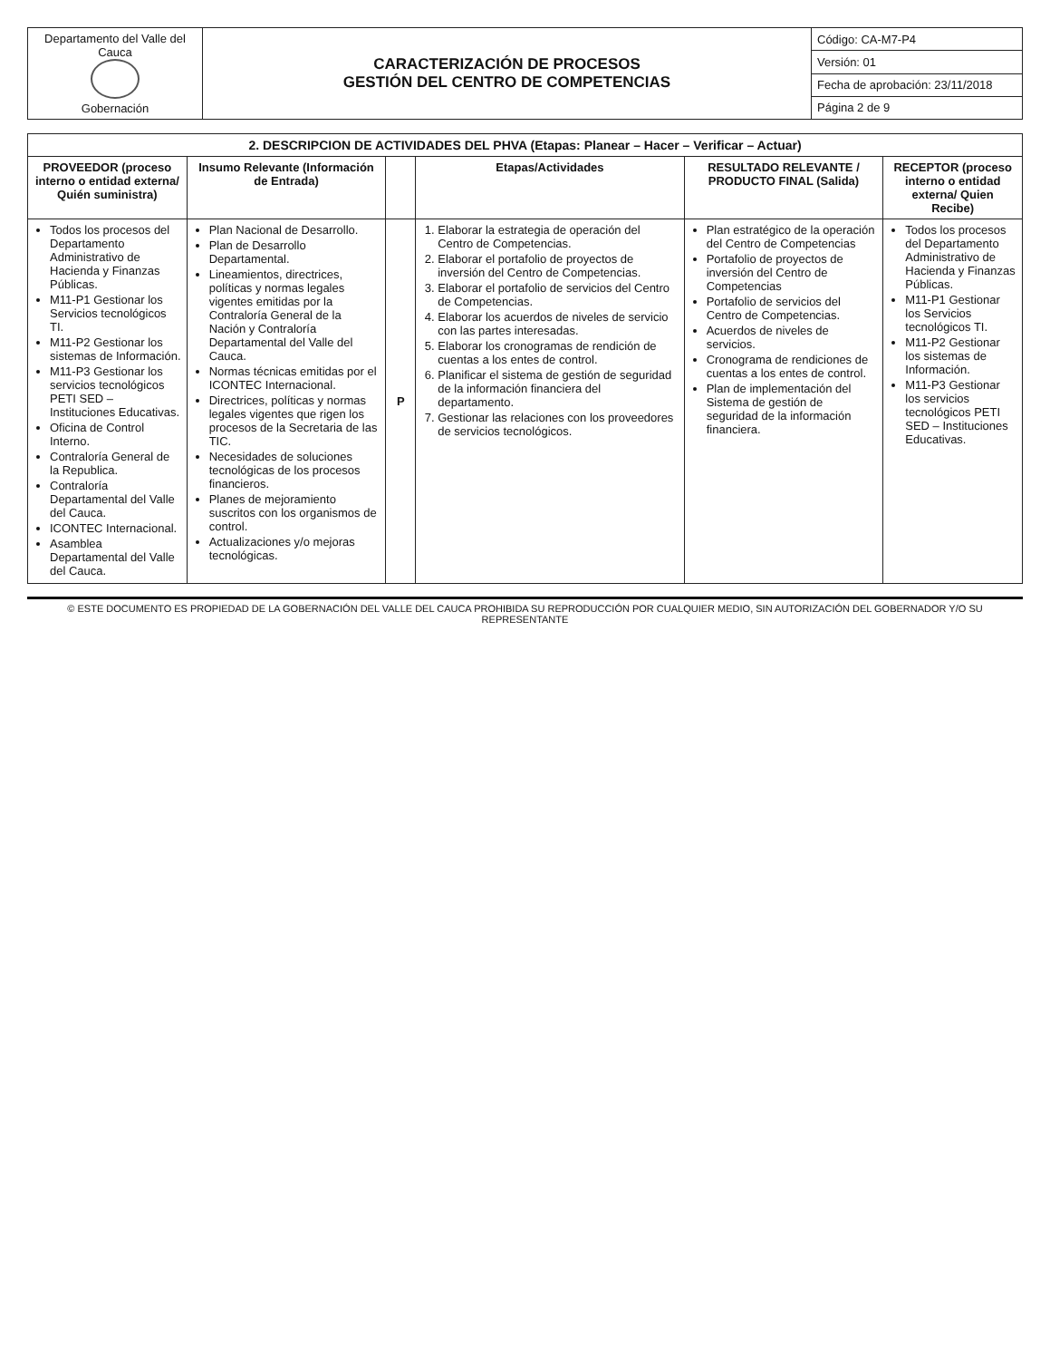| Departamento del Valle del Cauca Gobernación | CARACTERIZACIÓN DE PROCESOS GESTIÓN DEL CENTRO DE COMPETENCIAS | Código: CA-M7-P4 |
| | | Versión: 01 |
| | | Fecha de aprobación: 23/11/2018 |
| | | Página 2 de 9 |
| 2. DESCRIPCION DE ACTIVIDADES DEL PHVA (Etapas: Planear – Hacer – Verificar – Actuar) | | | | | |
| PROVEEDOR (proceso interno o entidad externa/ Quién suministra) | Insumo Relevante (Información de Entrada) | | Etapas/Actividades | RESULTADO RELEVANTE / PRODUCTO FINAL (Salida) | RECEPTOR (proceso interno o entidad externa/ Quien Recibe) |
| Todos los procesos del Departamento Administrativo de Hacienda y Finanzas Públicas. M11-P1 Gestionar los Servicios tecnológicos TI. M11-P2 Gestionar los sistemas de Información. M11-P3 Gestionar los servicios tecnológicos PETI SED – Instituciones Educativas. Oficina de Control Interno. Contraloría General de la Republica. Contraloría Departamental del Valle del Cauca. ICONTEC Internacional. Asamblea Departamental del Valle del Cauca. | Plan Nacional de Desarrollo. Plan de Desarrollo Departamental. Lineamientos, directrices, políticas y normas legales vigentes emitidas por la Contraloría General de la Nación y Contraloría Departamental del Valle del Cauca. Normas técnicas emitidas por el ICONTEC Internacional. Directrices, políticas y normas legales vigentes que rigen los procesos de la Secretaria de las TIC. Necesidades de soluciones tecnológicas de los procesos financieros. Planes de mejoramiento suscritos con los organismos de control. Actualizaciones y/o mejoras tecnológicas. | P | 1. Elaborar la estrategia de operación del Centro de Competencias. 2. Elaborar el portafolio de proyectos de inversión del Centro de Competencias. 3. Elaborar el portafolio de servicios del Centro de Competencias. 4. Elaborar los acuerdos de niveles de servicio con las partes interesadas. 5. Elaborar los cronogramas de rendición de cuentas a los entes de control. 6. Planificar el sistema de gestión de seguridad de la información financiera del departamento. 7. Gestionar las relaciones con los proveedores de servicios tecnológicos. | Plan estratégico de la operación del Centro de Competencias Portafolio de proyectos de inversión del Centro de Competencias Portafolio de servicios del Centro de Competencias. Acuerdos de niveles de servicios. Cronograma de rendiciones de cuentas a los entes de control. Plan de implementación del Sistema de gestión de seguridad de la información financiera. | Todos los procesos del Departamento Administrativo de Hacienda y Finanzas Públicas. M11-P1 Gestionar los Servicios tecnológicos TI. M11-P2 Gestionar los sistemas de Información. M11-P3 Gestionar los servicios tecnológicos PETI SED – Instituciones Educativas. |
© ESTE DOCUMENTO ES PROPIEDAD DE LA GOBERNACIÓN DEL VALLE DEL CAUCA PROHIBIDA SU REPRODUCCIÓN POR CUALQUIER MEDIO, SIN AUTORIZACIÓN DEL GOBERNADOR Y/O SU REPRESENTANTE